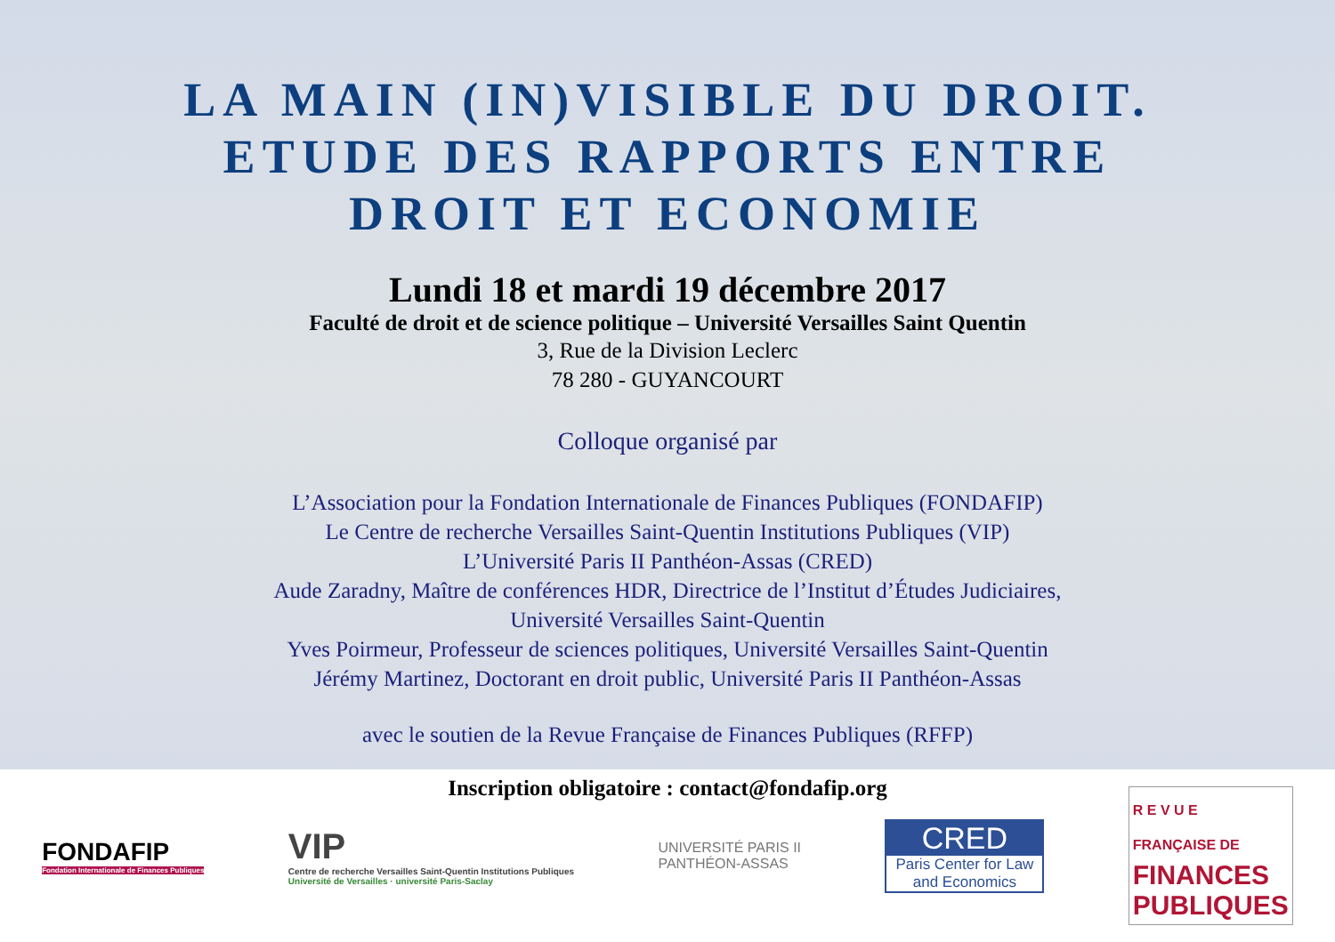LA MAIN (IN)VISIBLE DU DROIT.
ETUDE DES RAPPORTS ENTRE
DROIT ET ECONOMIE
Lundi 18 et mardi 19 décembre 2017
Faculté de droit et de science politique – Université Versailles Saint Quentin
3, Rue de la Division Leclerc
78 280 - GUYANCOURT
Colloque organisé par
L’Association pour la Fondation Internationale de Finances Publiques (FONDAFIP)
Le Centre de recherche Versailles Saint-Quentin Institutions Publiques (VIP)
L’Université Paris II Panthéon-Assas (CRED)
Aude Zaradny, Maître de conférences HDR, Directrice de l’Institut d’Études Judiciaires,
Université Versailles Saint-Quentin
Yves Poirmeur, Professeur de sciences politiques, Université Versailles Saint-Quentin
Jérémy Martinez, Doctorant en droit public, Université Paris II Panthéon-Assas
avec le soutien de la Revue Française de Finances Publiques (RFFP)
Inscription obligatoire : contact@fondafip.org
FONDAFIP
Fondation Internationale de Finances Publiques
VIP
Centre de recherche Versailles Saint-Quentin Institutions Publiques
Université de Versailles · université Paris-Saclay
UNIVERSITÉ PARIS II
PANTHÉON-ASSAS
CRED
Paris Center for Law and Economics
R E V U E
FRANÇAISE DE
FINANCES
PUBLIQUES